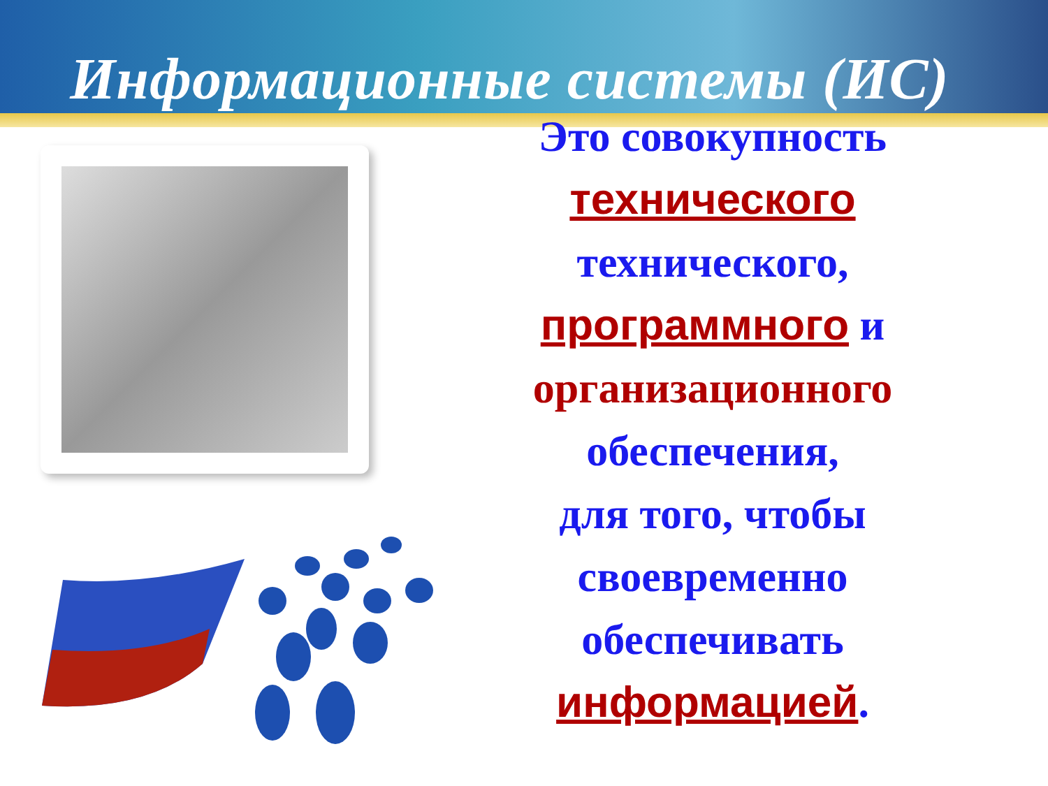Информационные системы (ИС)
Это совокупность
технического
технического,
программного и
организационного
обеспечения,
для того, чтобы
своевременно
обеспечивать
информацией.